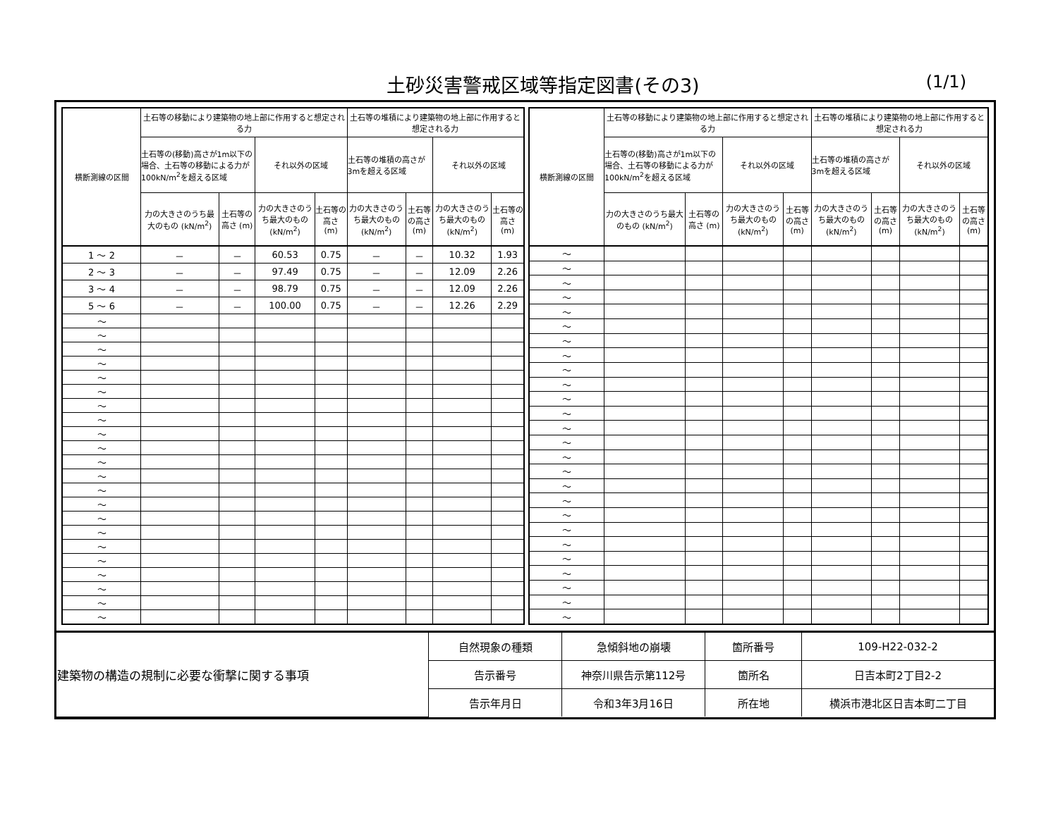土砂災害警戒区域等指定図書(その3)
(1/1)
| 横断測線の区間 | 土石等の移動により建築物の地上部に作用すると想定される力 | | | | 土石等の堆積により建築物の地上部に作用すると想定される力 | | | |
| --- | --- | --- | --- | --- | --- | --- | --- | --- |
| | 土石等の(移動)高さが1m以下の場合、土石等の移動による力が100kN/m<sup>2</sup>を超える区域 | | それ以外の区域 | | 土石等の堆積の高さが3mを超える区域 | | それ以外の区域 | |
| | 力の大きさのうち最大のもの (kN/m<sup>2</sup>) | 土石等の高さ (m) | 力の大きさのうち最大のもの (kN/m<sup>2</sup>) | 土石等の高さ (m) | 力の大きさのうち最大のもの (kN/m<sup>2</sup>) | 土石等の高さ (m) | 力の大きさのうち最大のもの (kN/m<sup>2</sup>) | 土石等の高さ (m) |
| 1 ～ 2 | － | － | 60.53 | 0.75 | － | － | 10.32 | 1.93 |
| 2 ～ 3 | － | － | 97.49 | 0.75 | － | － | 12.09 | 2.26 |
| 3 ～ 4 | － | － | 98.79 | 0.75 | － | － | 12.09 | 2.26 |
| 5 ～ 6 | － | － | 100.00 | 0.75 | － | － | 12.26 | 2.29 |
| ～ | | | | | | | | |
| ～ | | | | | | | | |
| ～ | | | | | | | | |
| ～ | | | | | | | | |
| ～ | | | | | | | | |
| ～ | | | | | | | | |
| ～ | | | | | | | | |
| ～ | | | | | | | | |
| ～ | | | | | | | | |
| ～ | | | | | | | | |
| ～ | | | | | | | | |
| ～ | | | | | | | | |
| ～ | | | | | | | | |
| ～ | | | | | | | | |
| ～ | | | | | | | | |
| ～ | | | | | | | | |
| ～ | | | | | | | | |
| ～ | | | | | | | | |
| ～ | | | | | | | | |
| ～ | | | | | | | | |
| ～ | | | | | | | | |
| ～ | | | | | | | | |
| 横断測線の区間 | 土石等の移動により建築物の地上部に作用すると想定される力 | | | | 土石等の堆積により建築物の地上部に作用すると想定される力 | | | |
| --- | --- | --- | --- | --- | --- | --- | --- | --- |
| | 土石等の(移動)高さが1m以下の場合、土石等の移動による力が100kN/m<sup>2</sup>を超える区域 | | それ以外の区域 | | 土石等の堆積の高さが3mを超える区域 | | それ以外の区域 | |
| | 力の大きさのうち最大のもの (kN/m<sup>2</sup>) | 土石等の高さ (m) | 力の大きさのうち最大のもの (kN/m<sup>2</sup>) | 土石等の高さ (m) | 力の大きさのうち最大のもの (kN/m<sup>2</sup>) | 土石等の高さ (m) | 力の大きさのうち最大のもの (kN/m<sup>2</sup>) | 土石等の高さ (m) |
| ～ | | | | | | | | |
| ～ | | | | | | | | |
| ～ | | | | | | | | |
| ～ | | | | | | | | |
| ～ | | | | | | | | |
| ～ | | | | | | | | |
| ～ | | | | | | | | |
| ～ | | | | | | | | |
| ～ | | | | | | | | |
| ～ | | | | | | | | |
| ～ | | | | | | | | |
| ～ | | | | | | | | |
| ～ | | | | | | | | |
| ～ | | | | | | | | |
| ～ | | | | | | | | |
| ～ | | | | | | | | |
| ～ | | | | | | | | |
| ～ | | | | | | | | |
| ～ | | | | | | | | |
| ～ | | | | | | | | |
| ～ | | | | | | | | |
| ～ | | | | | | | | |
| ～ | | | | | | | | |
| ～ | | | | | | | | |
| ～ | | | | | | | | |
| ～ | | | | | | | | |
| 建築物の構造の規制に必要な衝撃に関する事項 | 自然現象の種類 | 急傾斜地の崩壊 | 箇所番号 | 109-H22-032-2 |
| | 告示番号 | 神奈川県告示第112号 | 箇所名 | 日吉本町2丁目2-2 |
| | 告示年月日 | 令和3年3月16日 | 所在地 | 横浜市港北区日吉本町二丁目 |